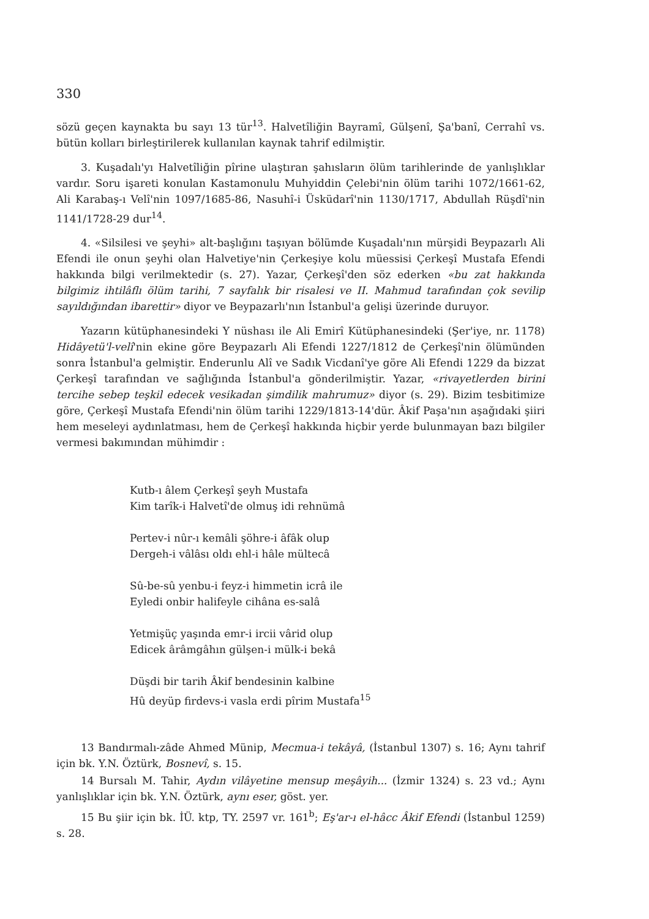330
sözü geçen kaynakta bu sayı 13 tür<sup>13</sup>. Halvetîliğin Bayramî, Gülşenî, Şa'banî, Cerrahî vs. bütün kolları birleştirilerek kullanılan kaynak tahrif edilmiştir.
3. Kuşadalı'yı Halvetîliğin pîrine ulaştıran şahısların ölüm tarihlerinde de yanlışlıklar vardır. Soru işareti konulan Kastamonulu Muhyiddin Çelebi'nin ölüm tarihi 1072/1661-62, Ali Karabaş-ı Velî'nin 1097/1685-86, Nasuhî-i Üsküdarî'nin 1130/1717, Abdullah Rüşdî'nin 1141/1728-29 dur<sup>14</sup>.
4. «Silsilesi ve şeyhi» alt-başlığını taşıyan bölümde Kuşadalı'nın mürşidi Beypazarlı Ali Efendi ile onun şeyhi olan Halvetiye'nin Çerkeşiye kolu müessisi Çerkeşî Mustafa Efendi hakkında bilgi verilmektedir (s. 27). Yazar, Çerkeşî'den söz ederken «bu zat hakkında bilgimiz ihtilâflı ölüm tarihi, 7 sayfalık bir risalesi ve II. Mahmud tarafından çok sevilip sayıldığından ibarettir» diyor ve Beypazarlı'nın İstanbul'a gelişi üzerinde duruyor.
Yazarın kütüphanesindeki Y nüshası ile Ali Emirî Kütüphanesindeki (Şer'iye, nr. 1178) Hidâyetü'l-velî'nin ekine göre Beypazarlı Ali Efendi 1227/1812 de Çerkeşî'nin ölümünden sonra İstanbul'a gelmiştir. Enderunlu Alî ve Sadık Vicdanî'ye göre Ali Efendi 1229 da bizzat Çerkeşî tarafından ve sağlığında İstanbul'a gönderilmiştir. Yazar, «rivayetlerden birini tercihe sebep teşkil edecek vesikadan şimdilik mahrumuz» diyor (s. 29). Bizim tesbitimize göre, Çerkeşî Mustafa Efendi'nin ölüm tarihi 1229/1813-14'dür. Âkif Paşa'nın aşağıdaki şiiri hem meseleyi aydınlatması, hem de Çerkeşî hakkında hiçbir yerde bulunmayan bazı bilgiler vermesi bakımından mühimdir :
Kutb-ı âlem Çerkeşî şeyh Mustafa
Kim tarîk-i Halvetî'de olmuş idi rehnümâ
Pertev-i nûr-ı kemâli şöhre-i âfâk olup
Dergeh-i vâlâsı oldı ehl-i hâle mültecâ
Sû-be-sû yenbu-i feyz-i himmetin icrâ ile
Eyledi onbir halifeyle cihâna es-salâ
Yetmişüç yaşında emr-i ircii vârid olup
Edicek ârâmgâhın gülşen-i mülk-i bekâ
Düşdi bir tarih Âkif bendesinin kalbine
Hû deyüp firdevs-i vasla erdi pîrim Mustafa<sup>15</sup>
13 Bandırmalı-zâde Ahmed Münip, Mecmua-i tekâyâ, (İstanbul 1307) s. 16; Aynı tahrif için bk. Y.N. Öztürk, Bosnevî, s. 15.
14 Bursalı M. Tahir, Aydın vilâyetine mensup meşâyih... (İzmir 1324) s. 23 vd.; Aynı yanlışlıklar için bk. Y.N. Öztürk, aynı eser, göst. yer.
15 Bu şiir için bk. İÜ. ktp, TY. 2597 vr. 161<sup>b</sup>; Eş'ar-ı el-hâcc Âkif Efendi (İstanbul 1259) s. 28.